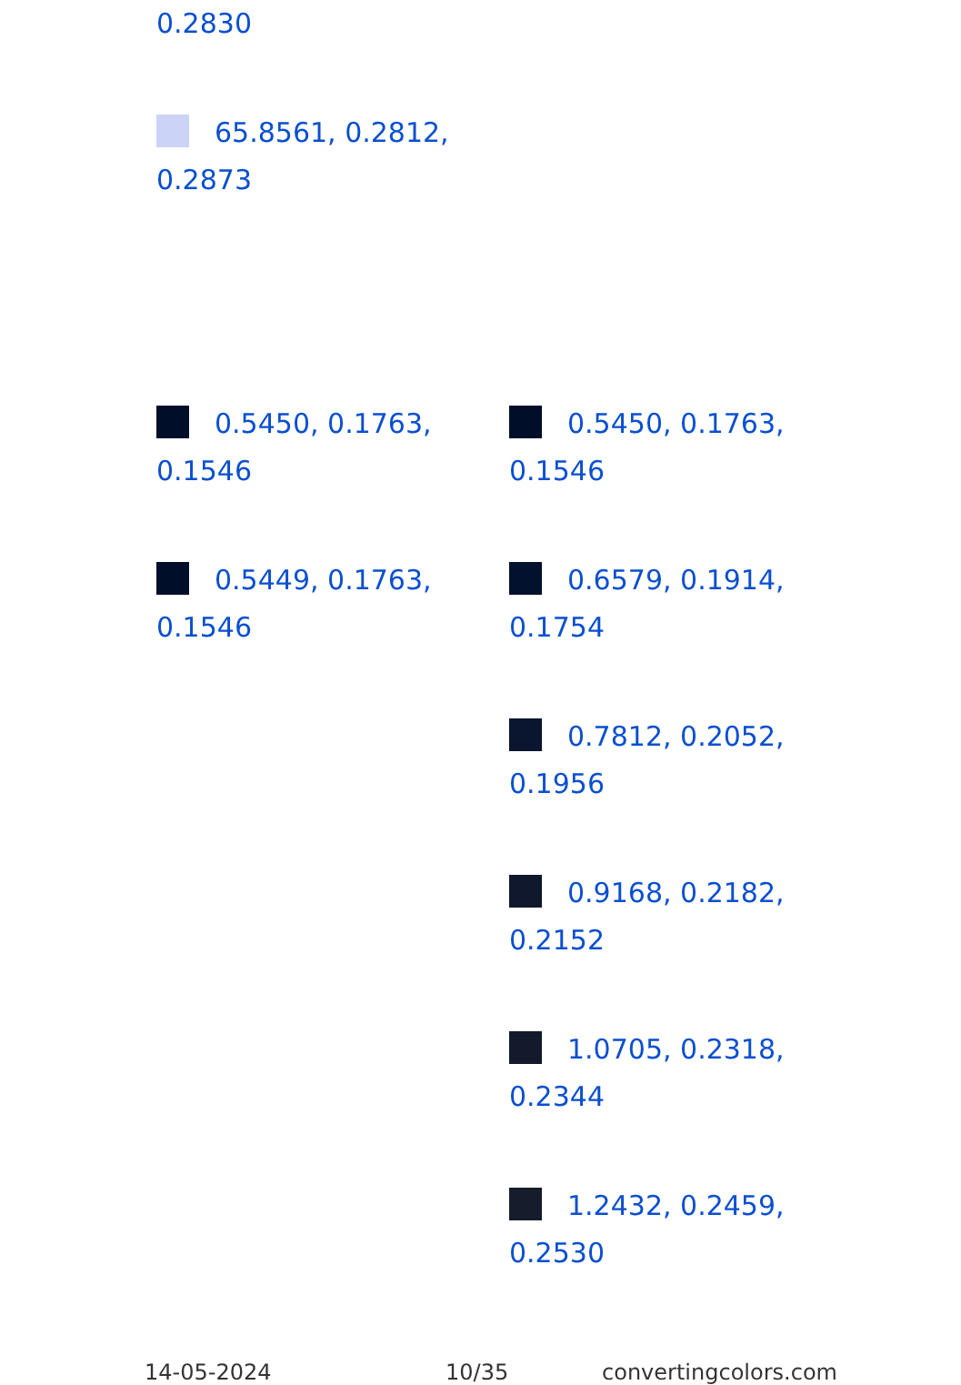0.2830
65.8561, 0.2812, 0.2873
0.5450, 0.1763, 0.1546
0.5449, 0.1763, 0.1546
0.5450, 0.1763, 0.1546
0.6579, 0.1914, 0.1754
0.7812, 0.2052, 0.1956
0.9168, 0.2182, 0.2152
1.0705, 0.2318, 0.2344
1.2432, 0.2459, 0.2530
14-05-2024 10/35 convertingcolors.com